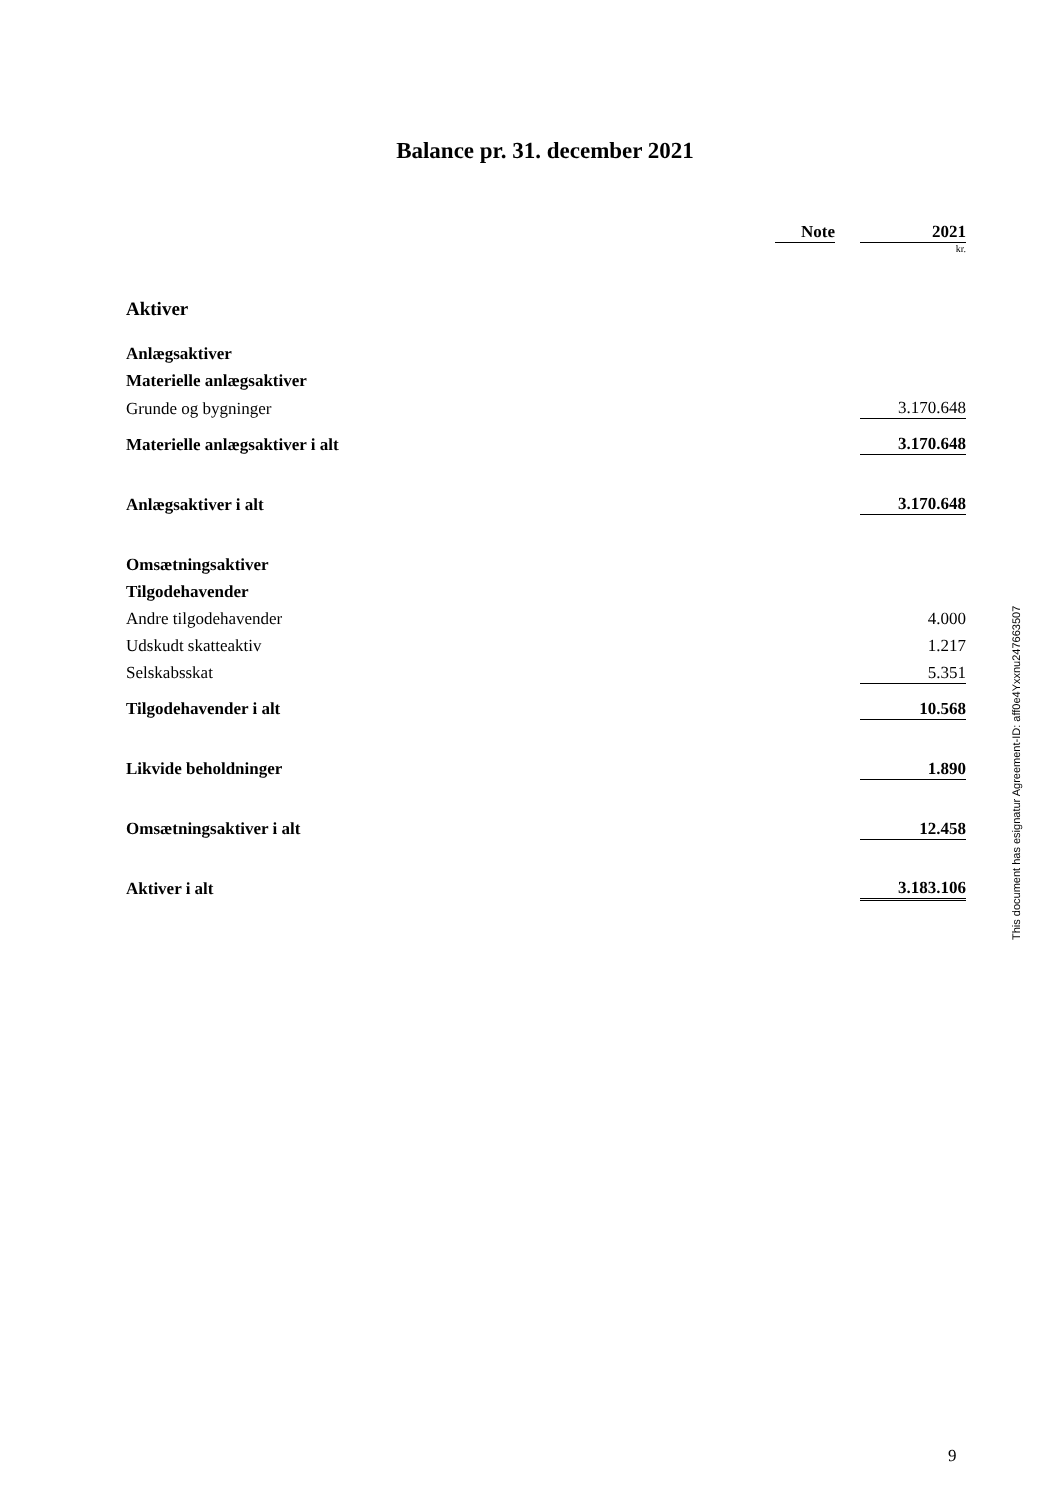Balance pr. 31. december 2021
| | Note | | 2021 |
| | | | kr. |
| Aktiver | | | |
| Anlægsaktiver | | | |
| Materielle anlægsaktiver | | | |
| Grunde og bygninger | | | 3.170.648 |
| Materielle anlægsaktiver i alt | | | 3.170.648 |
| Anlægsaktiver i alt | | | 3.170.648 |
| Omsætningsaktiver | | | |
| Tilgodehavender | | | |
| Andre tilgodehavender | | | 4.000 |
| Udskudt skatteaktiv | | | 1.217 |
| Selskabsskat | | | 5.351 |
| Tilgodehavender i alt | | | 10.568 |
| Likvide beholdninger | | | 1.890 |
| Omsætningsaktiver i alt | | | 12.458 |
| Aktiver i alt | | | 3.183.106 |
This document has esignatur Agreement-ID: aff0e4Yxxnu247663507
9